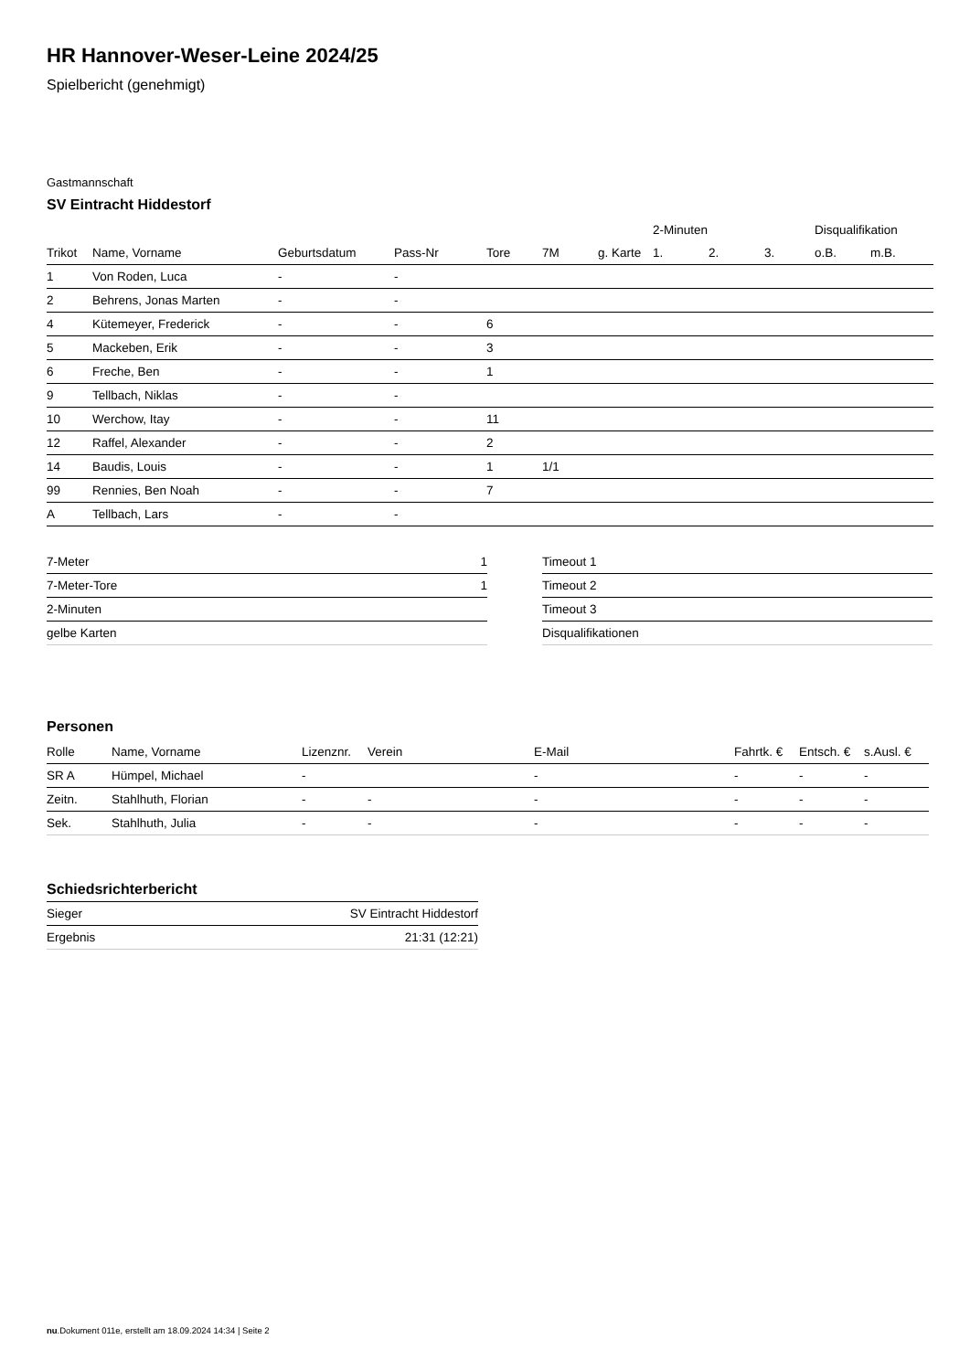HR Hannover-Weser-Leine 2024/25
Spielbericht (genehmigt)
Gastmannschaft
SV Eintracht Hiddestorf
| | | | | | | | 2-Minuten | | | Disqualifikation | |
| --- | --- | --- | --- | --- | --- | --- | --- | --- | --- | --- | --- |
| Trikot | Name, Vorname | Geburtsdatum | Pass-Nr | Tore | 7M | g. Karte | 1. | 2. | 3. | o.B. | m.B. |
| 1 | Von Roden, Luca | - | - | | | | | | | | |
| 2 | Behrens, Jonas Marten | - | - | | | | | | | | |
| 4 | Kütemeyer, Frederick | - | - | 6 | | | | | | | |
| 5 | Mackeben, Erik | - | - | 3 | | | | | | | |
| 6 | Freche, Ben | - | - | 1 | | | | | | | |
| 9 | Tellbach, Niklas | - | - | | | | | | | | |
| 10 | Werchow, Itay | - | - | 11 | | | | | | | |
| 12 | Raffel, Alexander | - | - | 2 | | | | | | | |
| 14 | Baudis, Louis | - | - | 1 | 1/1 | | | | | | |
| 99 | Rennies, Ben Noah | - | - | 7 | | | | | | | |
| A | Tellbach, Lars | - | - | | | | | | | | |
| 7-Meter | 1 |
| 7-Meter-Tore | 1 |
| 2-Minuten | |
| gelbe Karten | |
| Timeout 1 |
| Timeout 2 |
| Timeout 3 |
| Disqualifikationen |
Personen
| Rolle | Name, Vorname | Lizenznr. | Verein | E-Mail | Fahrtk. € | Entsch. € | s.Ausl. € |
| --- | --- | --- | --- | --- | --- | --- | --- |
| SR A | Hümpel, Michael | - | | - | - | - | - |
| Zeitn. | Stahlhuth, Florian | - | - | - | - | - | - |
| Sek. | Stahlhuth, Julia | - | - | - | - | - | - |
Schiedsrichterbericht
| Sieger | SV Eintracht Hiddestorf |
| Ergebnis | 21:31 (12:21) |
nu.Dokument 011e, erstellt am 18.09.2024 14:34 | Seite 2